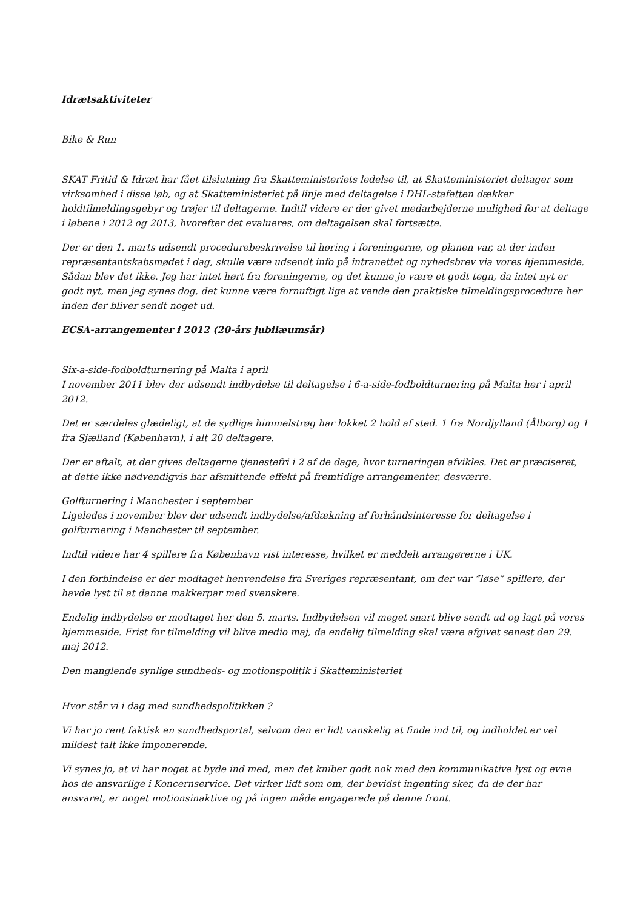Idrætsaktiviteter
Bike & Run
SKAT Fritid & Idræt har fået tilslutning fra Skatteministeriets ledelse til, at Skatteministeriet deltager som virksomhed i disse løb, og at Skatteministeriet på linje med deltagelse i DHL-stafetten dækker holdtilmeldingsgebyr og trøjer til deltagerne. Indtil videre er der givet medarbejderne mulighed for at deltage i løbene i 2012 og 2013, hvorefter det evalueres, om deltagelsen skal fortsætte.
Der er den 1. marts udsendt procedurebeskrivelse til høring i foreningerne, og planen var, at der inden repræsentantskabsmødet i dag, skulle være udsendt info på intranettet og nyhedsbrev via vores hjemmeside. Sådan blev det ikke. Jeg har intet hørt fra foreningerne, og det kunne jo være et godt tegn, da intet nyt er godt nyt, men jeg synes dog, det kunne være fornuftigt lige at vende den praktiske tilmeldingsprocedure her inden der bliver sendt noget ud.
ECSA-arrangementer i 2012 (20-års jubilæumsår)
Six-a-side-fodboldturnering på Malta i april
I november 2011 blev der udsendt indbydelse til deltagelse i 6-a-side-fodboldturnering på Malta her i april 2012.
Det er særdeles glædeligt, at de sydlige himmelstrøg har lokket 2 hold af sted. 1 fra Nordjylland (Ålborg) og 1 fra Sjælland (København), i alt 20 deltagere.
Der er aftalt, at der gives deltagerne tjenestefri i 2 af de dage, hvor turneringen afvikles. Det er præciseret, at dette ikke nødvendigvis har afsmittende effekt på fremtidige arrangementer, desværre.
Golfturnering i Manchester i september
Ligeledes i november blev der udsendt indbydelse/afdækning af forhåndsinteresse for deltagelse i golfturnering i Manchester til september.
Indtil videre har 4 spillere fra København vist interesse, hvilket er meddelt arrangørerne i UK.
I den forbindelse er der modtaget henvendelse fra Sveriges repræsentant, om der var ”løse” spillere, der havde lyst til at danne makkerpar med svenskere.
Endelig indbydelse er modtaget her den 5. marts. Indbydelsen vil meget snart blive sendt ud og lagt på vores hjemmeside. Frist for tilmelding vil blive medio maj, da endelig tilmelding skal være afgivet senest den 29. maj 2012.
Den manglende synlige sundheds- og motionspolitik i Skatteministeriet
Hvor står vi i dag med sundhedspolitikken ?
Vi har jo rent faktisk en sundhedsportal, selvom den er lidt vanskelig at finde ind til, og indholdet er vel mildest talt ikke imponerende.
Vi synes jo, at vi har noget at byde ind med, men det kniber godt nok med den kommunikative lyst og evne hos de ansvarlige i Koncernservice. Det virker lidt som om, der bevidst ingenting sker, da de der har ansvaret, er noget motionsinaktive og på ingen måde engagerede på denne front.